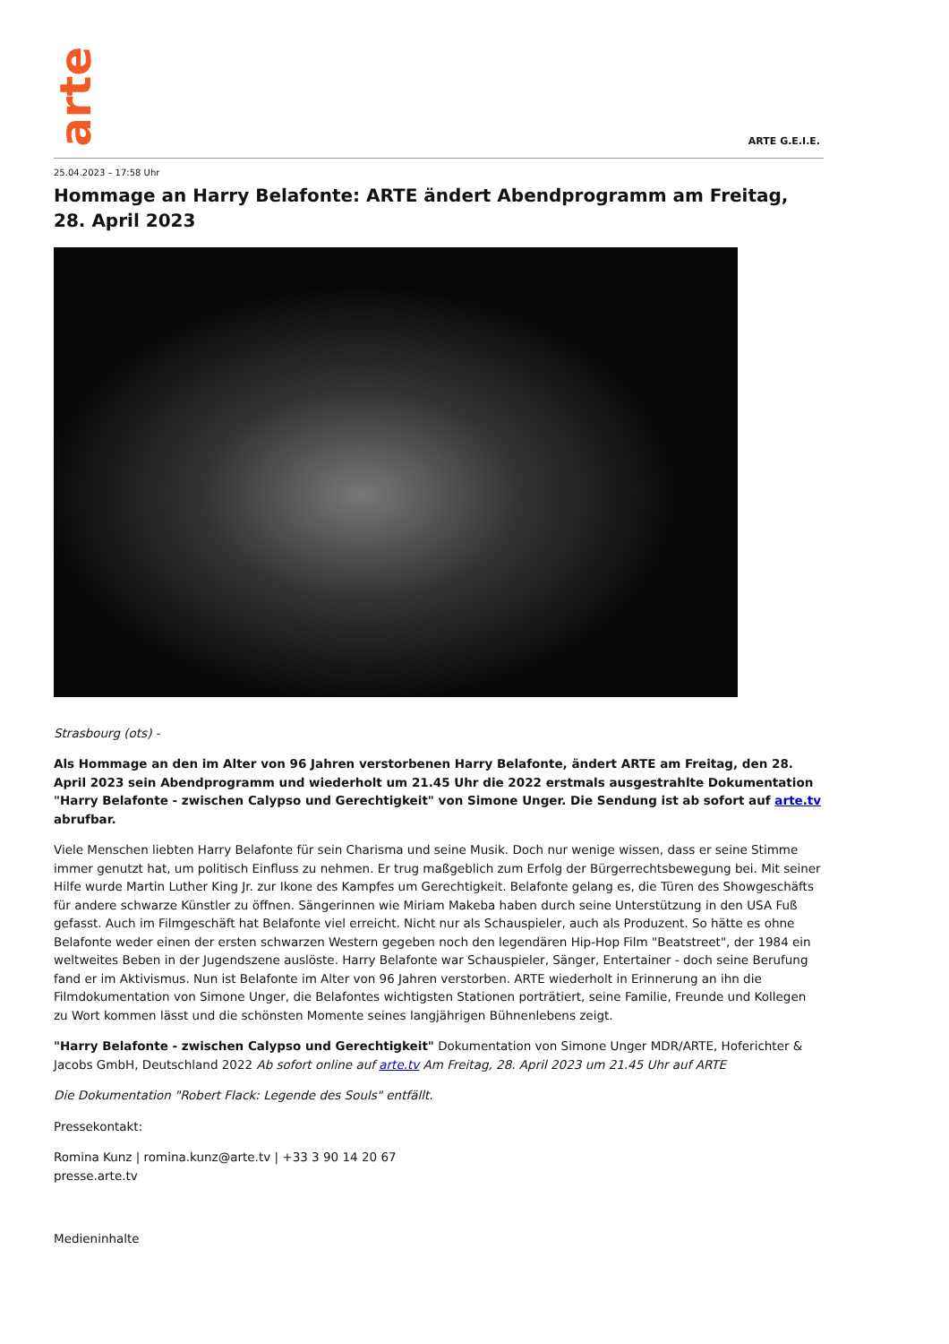arte
ARTE G.E.I.E.
25.04.2023 – 17:58 Uhr
Hommage an Harry Belafonte: ARTE ändert Abendprogramm am Freitag, 28. April 2023
Strasbourg (ots) -
Als Hommage an den im Alter von 96 Jahren verstorbenen Harry Belafonte, ändert ARTE am Freitag, den 28. April 2023 sein Abendprogramm und wiederholt um 21.45 Uhr die 2022 erstmals ausgestrahlte Dokumentation "Harry Belafonte - zwischen Calypso und Gerechtigkeit" von Simone Unger. Die Sendung ist ab sofort auf arte.tv abrufbar.
Viele Menschen liebten Harry Belafonte für sein Charisma und seine Musik. Doch nur wenige wissen, dass er seine Stimme immer genutzt hat, um politisch Einfluss zu nehmen. Er trug maßgeblich zum Erfolg der Bürgerrechtsbewegung bei. Mit seiner Hilfe wurde Martin Luther King Jr. zur Ikone des Kampfes um Gerechtigkeit. Belafonte gelang es, die Türen des Showgeschäfts für andere schwarze Künstler zu öffnen. Sängerinnen wie Miriam Makeba haben durch seine Unterstützung in den USA Fuß gefasst. Auch im Filmgeschäft hat Belafonte viel erreicht. Nicht nur als Schauspieler, auch als Produzent. So hätte es ohne Belafonte weder einen der ersten schwarzen Western gegeben noch den legendären Hip-Hop Film "Beatstreet", der 1984 ein weltweites Beben in der Jugendszene auslöste. Harry Belafonte war Schauspieler, Sänger, Entertainer - doch seine Berufung fand er im Aktivismus. Nun ist Belafonte im Alter von 96 Jahren verstorben. ARTE wiederholt in Erinnerung an ihn die Filmdokumentation von Simone Unger, die Belafontes wichtigsten Stationen porträtiert, seine Familie, Freunde und Kollegen zu Wort kommen lässt und die schönsten Momente seines langjährigen Bühnenlebens zeigt.
"Harry Belafonte - zwischen Calypso und Gerechtigkeit" Dokumentation von Simone Unger MDR/ARTE, Hoferichter & Jacobs GmbH, Deutschland 2022 Ab sofort online auf arte.tv Am Freitag, 28. April 2023 um 21.45 Uhr auf ARTE
Die Dokumentation "Robert Flack: Legende des Souls" entfällt.
Pressekontakt:
Romina Kunz | romina.kunz@arte.tv | +33 3 90 14 20 67
presse.arte.tv
Medieninhalte